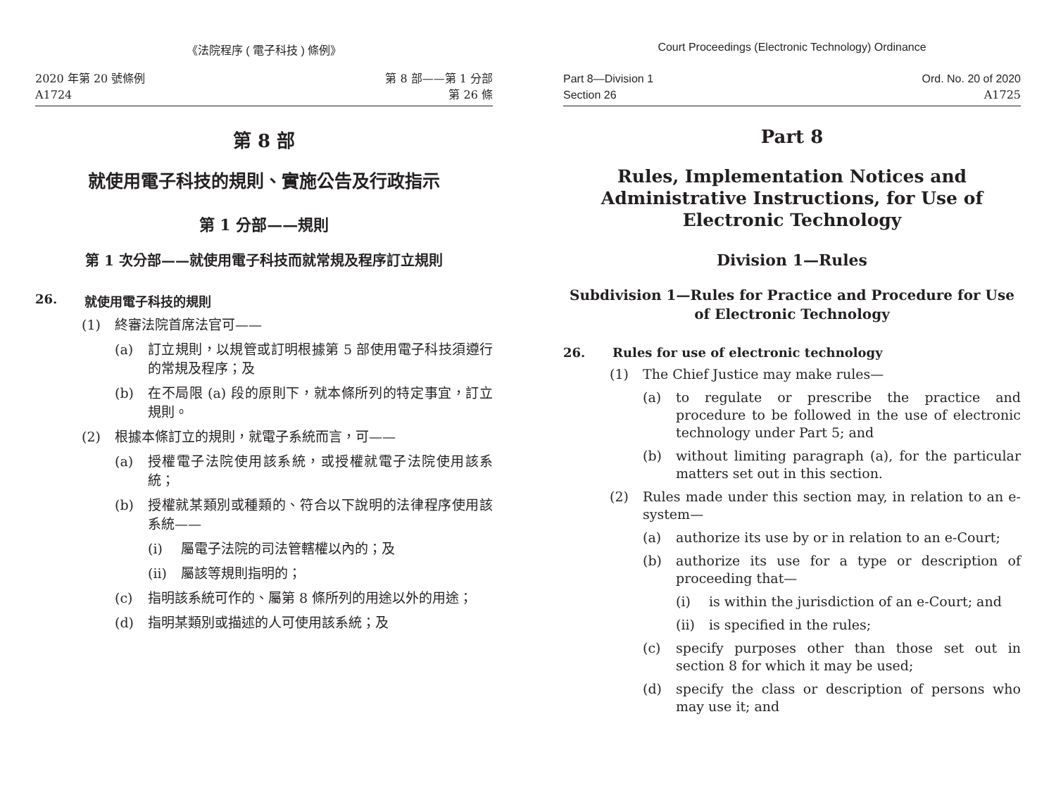《法院程序 ( 電子科技 ) 條例》
2020 年第 20 號條例
A1724
第 8 部——第 1 分部
第 26 條
第 8 部
就使用電子科技的規則、實施公告及行政指示
第 1 分部——規則
第 1 次分部——就使用電子科技而就常規及程序訂立規則
26. 就使用電子科技的規則
(1) 終審法院首席法官可——
(a) 訂立規則，以規管或訂明根據第 5 部使用電子科技須遵行的常規及程序；及
(b) 在不局限 (a) 段的原則下，就本條所列的特定事宜，訂立規則。
(2) 根據本條訂立的規則，就電子系統而言，可——
(a) 授權電子法院使用該系統，或授權就電子法院使用該系統；
(b) 授權就某類別或種類的、符合以下說明的法律程序使用該系統——
(i) 屬電子法院的司法管轄權以內的；及
(ii) 屬該等規則指明的；
(c) 指明該系統可作的、屬第 8 條所列的用途以外的用途；
(d) 指明某類別或描述的人可使用該系統；及
Court Proceedings (Electronic Technology) Ordinance
Part 8—Division 1
Section 26
Ord. No. 20 of 2020
A1725
Part 8
Rules, Implementation Notices and Administrative Instructions, for Use of Electronic Technology
Division 1—Rules
Subdivision 1—Rules for Practice and Procedure for Use of Electronic Technology
26. Rules for use of electronic technology
(1) The Chief Justice may make rules—
(a) to regulate or prescribe the practice and procedure to be followed in the use of electronic technology under Part 5; and
(b) without limiting paragraph (a), for the particular matters set out in this section.
(2) Rules made under this section may, in relation to an e-system—
(a) authorize its use by or in relation to an e-Court;
(b) authorize its use for a type or description of proceeding that—
(i) is within the jurisdiction of an e-Court; and
(ii) is specified in the rules;
(c) specify purposes other than those set out in section 8 for which it may be used;
(d) specify the class or description of persons who may use it; and